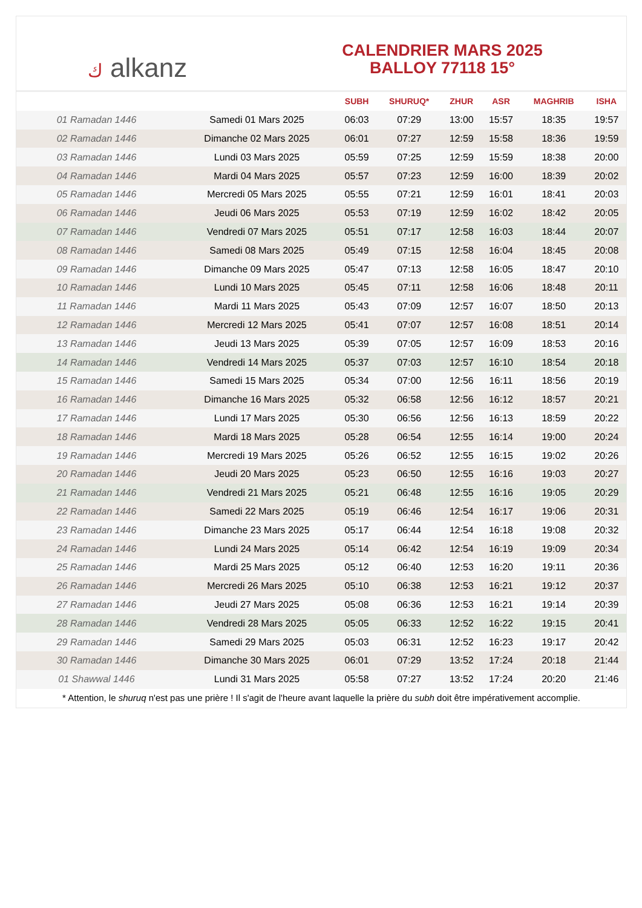ك alkanz
CALENDRIER MARS 2025
BALLOY 77118 15°
| | | SUBH | SHURUQ* | ZHUR | ASR | MAGHRIB | ISHA |
| --- | --- | --- | --- | --- | --- | --- | --- |
| 01 Ramadan 1446 | Samedi 01 Mars 2025 | 06:03 | 07:29 | 13:00 | 15:57 | 18:35 | 19:57 |
| 02 Ramadan 1446 | Dimanche 02 Mars 2025 | 06:01 | 07:27 | 12:59 | 15:58 | 18:36 | 19:59 |
| 03 Ramadan 1446 | Lundi 03 Mars 2025 | 05:59 | 07:25 | 12:59 | 15:59 | 18:38 | 20:00 |
| 04 Ramadan 1446 | Mardi 04 Mars 2025 | 05:57 | 07:23 | 12:59 | 16:00 | 18:39 | 20:02 |
| 05 Ramadan 1446 | Mercredi 05 Mars 2025 | 05:55 | 07:21 | 12:59 | 16:01 | 18:41 | 20:03 |
| 06 Ramadan 1446 | Jeudi 06 Mars 2025 | 05:53 | 07:19 | 12:59 | 16:02 | 18:42 | 20:05 |
| 07 Ramadan 1446 | Vendredi 07 Mars 2025 | 05:51 | 07:17 | 12:58 | 16:03 | 18:44 | 20:07 |
| 08 Ramadan 1446 | Samedi 08 Mars 2025 | 05:49 | 07:15 | 12:58 | 16:04 | 18:45 | 20:08 |
| 09 Ramadan 1446 | Dimanche 09 Mars 2025 | 05:47 | 07:13 | 12:58 | 16:05 | 18:47 | 20:10 |
| 10 Ramadan 1446 | Lundi 10 Mars 2025 | 05:45 | 07:11 | 12:58 | 16:06 | 18:48 | 20:11 |
| 11 Ramadan 1446 | Mardi 11 Mars 2025 | 05:43 | 07:09 | 12:57 | 16:07 | 18:50 | 20:13 |
| 12 Ramadan 1446 | Mercredi 12 Mars 2025 | 05:41 | 07:07 | 12:57 | 16:08 | 18:51 | 20:14 |
| 13 Ramadan 1446 | Jeudi 13 Mars 2025 | 05:39 | 07:05 | 12:57 | 16:09 | 18:53 | 20:16 |
| 14 Ramadan 1446 | Vendredi 14 Mars 2025 | 05:37 | 07:03 | 12:57 | 16:10 | 18:54 | 20:18 |
| 15 Ramadan 1446 | Samedi 15 Mars 2025 | 05:34 | 07:00 | 12:56 | 16:11 | 18:56 | 20:19 |
| 16 Ramadan 1446 | Dimanche 16 Mars 2025 | 05:32 | 06:58 | 12:56 | 16:12 | 18:57 | 20:21 |
| 17 Ramadan 1446 | Lundi 17 Mars 2025 | 05:30 | 06:56 | 12:56 | 16:13 | 18:59 | 20:22 |
| 18 Ramadan 1446 | Mardi 18 Mars 2025 | 05:28 | 06:54 | 12:55 | 16:14 | 19:00 | 20:24 |
| 19 Ramadan 1446 | Mercredi 19 Mars 2025 | 05:26 | 06:52 | 12:55 | 16:15 | 19:02 | 20:26 |
| 20 Ramadan 1446 | Jeudi 20 Mars 2025 | 05:23 | 06:50 | 12:55 | 16:16 | 19:03 | 20:27 |
| 21 Ramadan 1446 | Vendredi 21 Mars 2025 | 05:21 | 06:48 | 12:55 | 16:16 | 19:05 | 20:29 |
| 22 Ramadan 1446 | Samedi 22 Mars 2025 | 05:19 | 06:46 | 12:54 | 16:17 | 19:06 | 20:31 |
| 23 Ramadan 1446 | Dimanche 23 Mars 2025 | 05:17 | 06:44 | 12:54 | 16:18 | 19:08 | 20:32 |
| 24 Ramadan 1446 | Lundi 24 Mars 2025 | 05:14 | 06:42 | 12:54 | 16:19 | 19:09 | 20:34 |
| 25 Ramadan 1446 | Mardi 25 Mars 2025 | 05:12 | 06:40 | 12:53 | 16:20 | 19:11 | 20:36 |
| 26 Ramadan 1446 | Mercredi 26 Mars 2025 | 05:10 | 06:38 | 12:53 | 16:21 | 19:12 | 20:37 |
| 27 Ramadan 1446 | Jeudi 27 Mars 2025 | 05:08 | 06:36 | 12:53 | 16:21 | 19:14 | 20:39 |
| 28 Ramadan 1446 | Vendredi 28 Mars 2025 | 05:05 | 06:33 | 12:52 | 16:22 | 19:15 | 20:41 |
| 29 Ramadan 1446 | Samedi 29 Mars 2025 | 05:03 | 06:31 | 12:52 | 16:23 | 19:17 | 20:42 |
| 30 Ramadan 1446 | Dimanche 30 Mars 2025 | 06:01 | 07:29 | 13:52 | 17:24 | 20:18 | 21:44 |
| 01 Shawwal 1446 | Lundi 31 Mars 2025 | 05:58 | 07:27 | 13:52 | 17:24 | 20:20 | 21:46 |
* Attention, le shuruq n'est pas une prière ! Il s'agit de l'heure avant laquelle la prière du subh doit être impérativement accomplie.